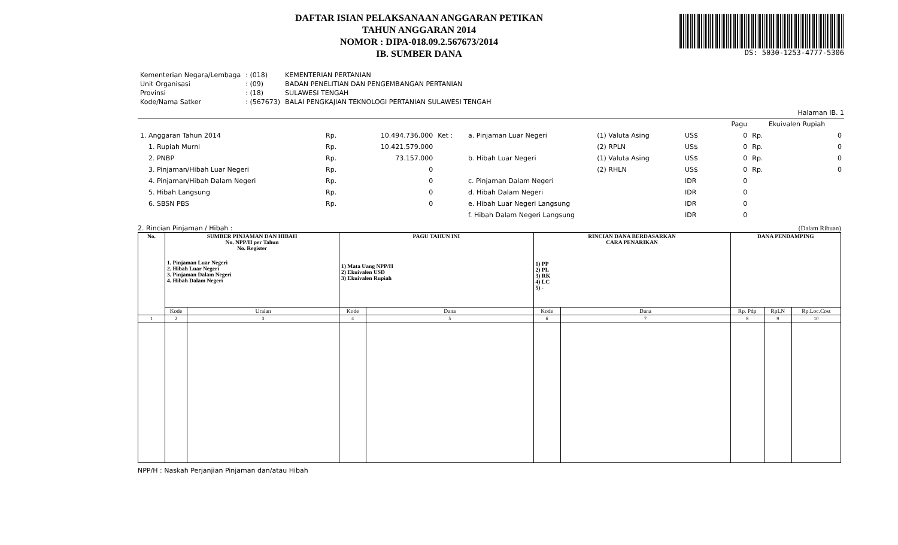DS: 5030-1253-4777-5306
DAFTAR ISIAN PELAKSANAAN ANGGARAN PETIKAN
TAHUN ANGGARAN 2014
NOMOR : DIPA-018.09.2.567673/2014
IB. SUMBER DANA
| Kementerian Negara/Lembaga | : (018) | KEMENTERIAN PERTANIAN |
| Unit Organisasi | : (09) | BADAN PENELITIAN DAN PENGEMBANGAN PERTANIAN |
| Provinsi | : (18) | SULAWESI TENGAH |
| Kode/Nama Satker | : (567673) | BALAI PENGKAJIAN TEKNOLOGI PERTANIAN SULAWESI TENGAH |
Halaman IB. 1
| | | | | | | | | Pagu | Ekuivalen Rupiah | |
| 1. Anggaran Tahun 2014 | Rp. | 10.494.736.000 | Ket : | a. Pinjaman Luar Negeri | (1) Valuta Asing | US$ | | 0 | Rp. | 0 |
| 1. Rupiah Murni | Rp. | 10.421.579.000 | | | (2) RPLN | US$ | | 0 | Rp. | 0 |
| 2. PNBP | Rp. | 73.157.000 | | b. Hibah Luar Negeri | (1) Valuta Asing | US$ | | 0 | Rp. | 0 |
| 3. Pinjaman/Hibah Luar Negeri | Rp. | 0 | | | (2) RHLN | US$ | | 0 | Rp. | 0 |
| 4. Pinjaman/Hibah Dalam Negeri | Rp. | 0 | | c. Pinjaman Dalam Negeri | | IDR | | 0 | | |
| 5. Hibah Langsung | Rp. | 0 | | d. Hibah Dalam Negeri | | IDR | | 0 | | |
| 6. SBSN PBS | Rp. | 0 | | e. Hibah Luar Negeri Langsung | | IDR | | 0 | | |
| | | | | f. Hibah Dalam Negeri Langsung | | IDR | | 0 | | |
2. Rincian Pinjaman / Hibah : (Dalam Ribuan)
| No. | SUMBER PINJAMAN DAN HIBAH No. NPP/H per Tahun No. Register 1. Pinjaman Luar Negeri 2. Hibah Luar Negeri 3. Pinjaman Dalam Negeri 4. Hibah Dalam Negeri | | PAGU TAHUN INI 1) Mata Uang NPP/H 2) Ekuivalen USD 3) Ekuivalen Rupiah | | RINCIAN DANA BERDASARKAN CARA PENARIKAN 1) PP 2) PL 3) RK 4) LC 5) - | | DANA PENDAMPING | | |
| --- | --- | --- | --- | --- | --- | --- | --- | --- | --- |
| | Kode | Uraian | Kode | Dana | Kode | Dana | Rp. Pdp | RpLN | Rp.Loc.Cost |
| 1 | 2 | 3 | 4 | 5 | 6 | 7 | 8 | 9 | 10 |
NPP/H : Naskah Perjanjian Pinjaman dan/atau Hibah